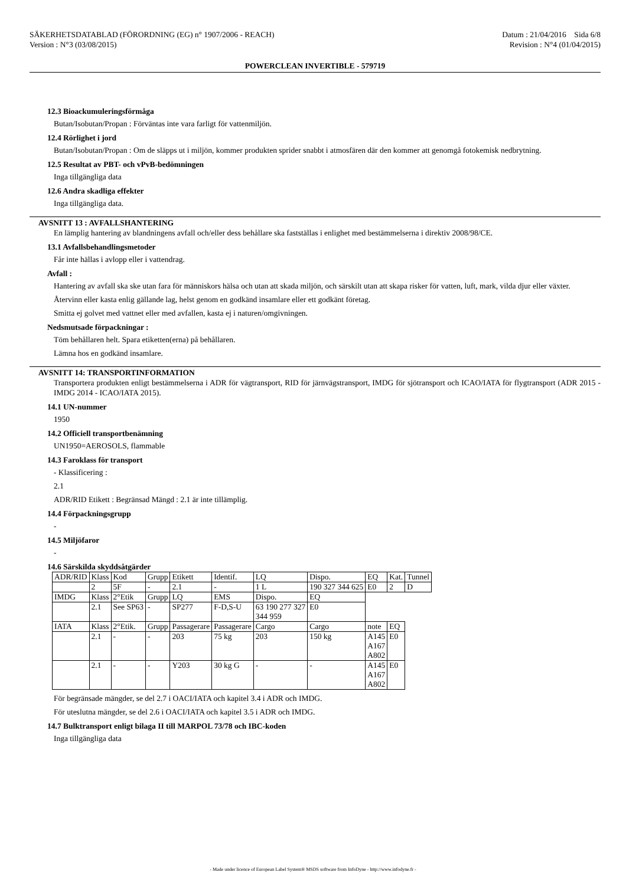SÄKERHETSDATABLAD (FÖRORDNING (EG) n° 1907/2006 - REACH)
Version : N°3 (03/08/2015)
Datum : 21/04/2016 Sida 6/8
Revision : N°4 (01/04/2015)
POWERCLEAN INVERTIBLE - 579719
12.3 Bioackumuleringsförmåga
Butan/Isobutan/Propan : Förväntas inte vara farligt för vattenmiljön.
12.4 Rörlighet i jord
Butan/Isobutan/Propan : Om de släpps ut i miljön, kommer produkten sprider snabbt i atmosfären där den kommer att genomgå fotokemisk nedbrytning.
12.5 Resultat av PBT- och vPvB-bedömningen
Inga tillgängliga data
12.6 Andra skadliga effekter
Inga tillgängliga data.
AVSNITT 13 : AVFALLSHANTERING
En lämplig hantering av blandningens avfall och/eller dess behållare ska fastställas i enlighet med bestämmelserna i direktiv 2008/98/CE.
13.1 Avfallsbehandlingsmetoder
Får inte hällas i avlopp eller i vattendrag.
Avfall :
Hantering av avfall ska ske utan fara för människors hälsa och utan att skada miljön, och särskilt utan att skapa risker för vatten, luft, mark, vilda djur eller växter.
Återvinn eller kasta enlig gällande lag, helst genom en godkänd insamlare eller ett godkänt företag.
Smitta ej golvet med vattnet eller med avfallen, kasta ej i naturen/omgivningen.
Nedsmutsade förpackningar :
Töm behållaren helt. Spara etiketten(erna) på behållaren.
Lämna hos en godkänd insamlare.
AVSNITT 14: TRANSPORTINFORMATION
Transportera produkten enligt bestämmelserna i ADR för vägtransport, RID för järnvägstransport, IMDG för sjötransport och ICAO/IATA för flygtransport (ADR 2015 - IMDG 2014 - ICAO/IATA 2015).
14.1 UN-nummer
1950
14.2 Officiell transportbenämning
UN1950=AEROSOLS, flammable
14.3 Faroklass för transport
- Klassificering :
2.1
ADR/RID Etikett : Begränsad Mängd : 2.1 är inte tillämplig.
14.4 Förpackningsgrupp
-
14.5 Miljöfaror
-
14.6 Särskilda skyddsåtgärder
| ADR/RID | Klass | Kod | Grupp | Etikett | Identif. | LQ | Dispo. | EQ | Kat. | Tunnel |
| | 2 | 5F | - | 2.1 | - | 1 L | 190 327 344 625 | E0 | 2 | D |
| IMDG | Klass | 2°Etik | Grupp | LQ | EMS | Dispo. | EQ | | | |
| | 2.1 | See SP63 | - | SP277 | F-D,S-U | 63 190 277 327 344 959 | E0 | | | |
| IATA | Klass | 2°Etik. | Grupp | Passagerare | Passagerare | Cargo | Cargo | note | EQ | |
| | 2.1 | - | - | 203 | 75 kg | 203 | 150 kg | A145 A167 A802 | E0 | |
| | 2.1 | - | - | Y203 | 30 kg G | - | - | A145 A167 A802 | E0 | |
För begränsade mängder, se del 2.7 i OACI/IATA och kapitel 3.4 i ADR och IMDG.
För uteslutna mängder, se del 2.6 i OACI/IATA och kapitel 3.5 i ADR och IMDG.
14.7 Bulktransport enligt bilaga II till MARPOL 73/78 och IBC-koden
Inga tillgängliga data
- Made under licence of European Label System® MSDS software from InfoDyne - http://www.infodyne.fr -